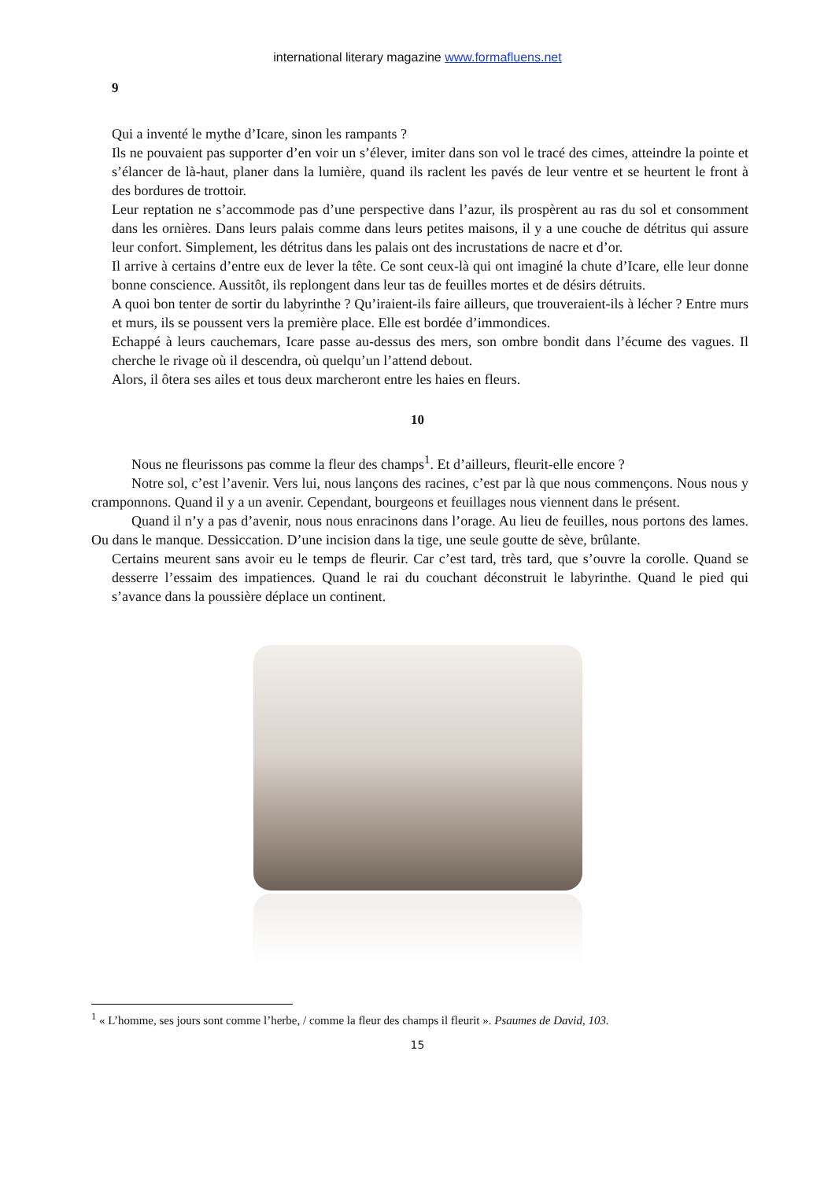international literary magazine www.formafluens.net
9
Qui a inventé le mythe d’Icare, sinon les rampants ?
Ils ne pouvaient pas supporter d’en voir un s’élever, imiter dans son vol le tracé des cimes, atteindre la pointe et s’élancer de là-haut, planer dans la lumière, quand ils raclent les pavés de leur ventre et se heurtent le front à des bordures de trottoir.
Leur reptation ne s’accommode pas d’une perspective dans l’azur, ils prospèrent au ras du sol et consomment dans les ornières. Dans leurs palais comme dans leurs petites maisons, il y a une couche de détritus qui assure leur confort. Simplement, les détritus dans les palais ont des incrustations de nacre et d’or.
Il arrive à certains d’entre eux de lever la tête. Ce sont ceux-là qui ont imaginé la chute d’Icare, elle leur donne bonne conscience. Aussitôt, ils replongent dans leur tas de feuilles mortes et de désirs détruits.
A quoi bon tenter de sortir du labyrinthe ? Qu’iraient-ils faire ailleurs, que trouveraient-ils à lécher ? Entre murs et murs, ils se poussent vers la première place. Elle est bordée d’immondices.
Echappé à leurs cauchemars, Icare passe au-dessus des mers, son ombre bondit dans l’écume des vagues. Il cherche le rivage où il descendra, où quelqu’un l’attend debout.
Alors, il ôtera ses ailes et tous deux marcheront entre les haies en fleurs.
10
Nous ne fleurissons pas comme la fleur des champs<sup>1</sup>. Et d’ailleurs, fleurit-elle encore ?
Notre sol, c’est l’avenir. Vers lui, nous lançons des racines, c’est par là que nous commençons. Nous nous y cramponnons. Quand il y a un avenir. Cependant, bourgeons et feuillages nous viennent dans le présent.
Quand il n’y a pas d’avenir, nous nous enracinons dans l’orage. Au lieu de feuilles, nous portons des lames. Ou dans le manque. Dessiccation. D’une incision dans la tige, une seule goutte de sève, brûlante.
Certains meurent sans avoir eu le temps de fleurir. Car c’est tard, très tard, que s’ouvre la corolle. Quand se desserre l’essaim des impatiences. Quand le rai du couchant déconstruit le labyrinthe. Quand le pied qui s’avance dans la poussière déplace un continent.
<sup>1</sup> « L’homme, ses jours sont comme l’herbe, / comme la fleur des champs il fleurit ». Psaumes de David, 103.
15